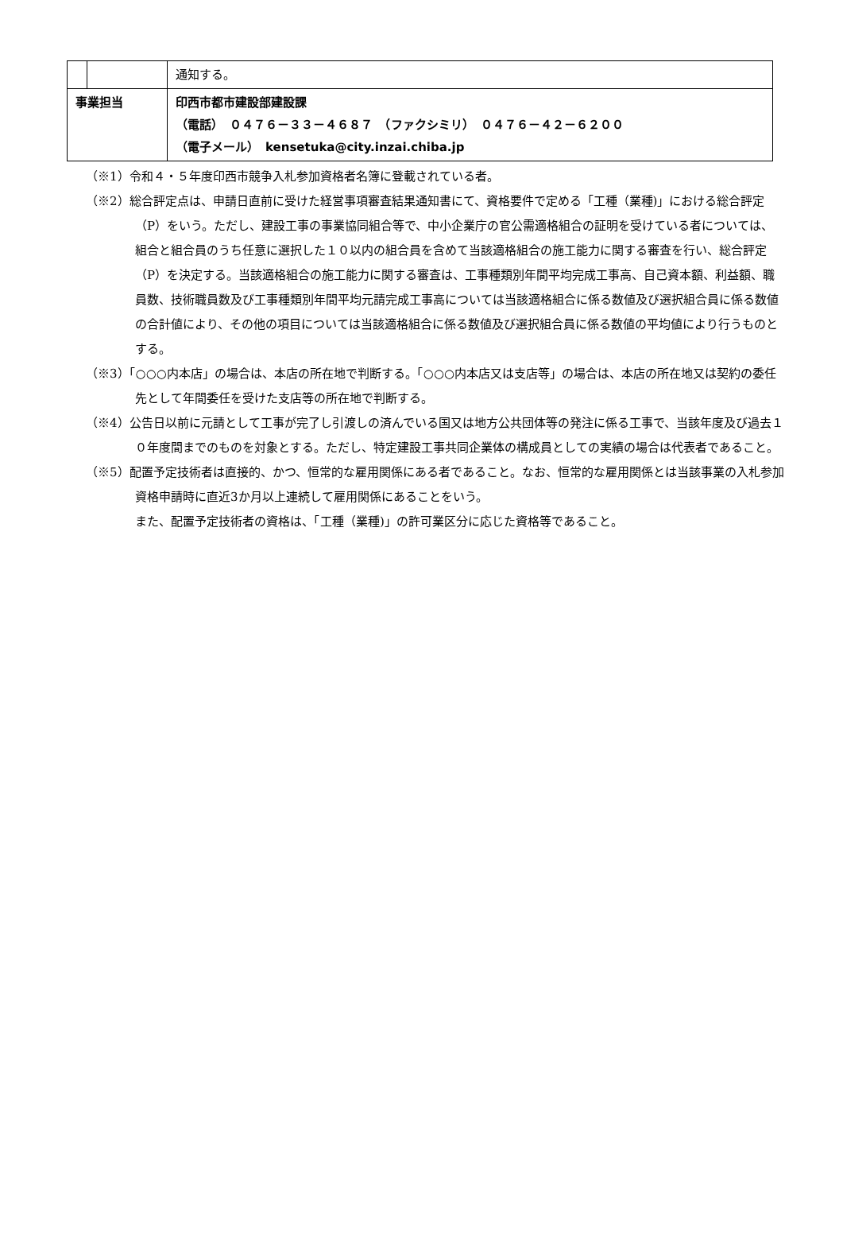| | | 通知する。 |
| 事業担当 | | 印西市都市建設部建設課 （電話） ０４７６－３３－４６８７ （ファクシミリ） ０４７６－４２－６２００ （電子メール） kensetuka@city.inzai.chiba.jp |
（※1）令和４・５年度印西市競争入札参加資格者名簿に登載されている者。
（※2）総合評定点は、申請日直前に受けた経営事項審査結果通知書にて、資格要件で定める「工種（業種)」における総合評定（P）をいう。ただし、建設工事の事業協同組合等で、中小企業庁の官公需適格組合の証明を受けている者については、組合と組合員のうち任意に選択した１０以内の組合員を含めて当該適格組合の施工能力に関する審査を行い、総合評定（P）を決定する。当該適格組合の施工能力に関する審査は、工事種類別年間平均完成工事高、自己資本額、利益額、職員数、技術職員数及び工事種類別年間平均元請完成工事高については当該適格組合に係る数値及び選択組合員に係る数値の合計値により、その他の項目については当該適格組合に係る数値及び選択組合員に係る数値の平均値により行うものとする。
（※3）「○○○内本店」の場合は、本店の所在地で判断する。「○○○内本店又は支店等」の場合は、本店の所在地又は契約の委任先として年間委任を受けた支店等の所在地で判断する。
（※4）公告日以前に元請として工事が完了し引渡しの済んでいる国又は地方公共団体等の発注に係る工事で、当該年度及び過去１０年度間までのものを対象とする。ただし、特定建設工事共同企業体の構成員としての実績の場合は代表者であること。
（※5）配置予定技術者は直接的、かつ、恒常的な雇用関係にある者であること。なお、恒常的な雇用関係とは当該事業の入札参加資格申請時に直近3か月以上連続して雇用関係にあることをいう。
また、配置予定技術者の資格は、「工種（業種)」の許可業区分に応じた資格等であること。